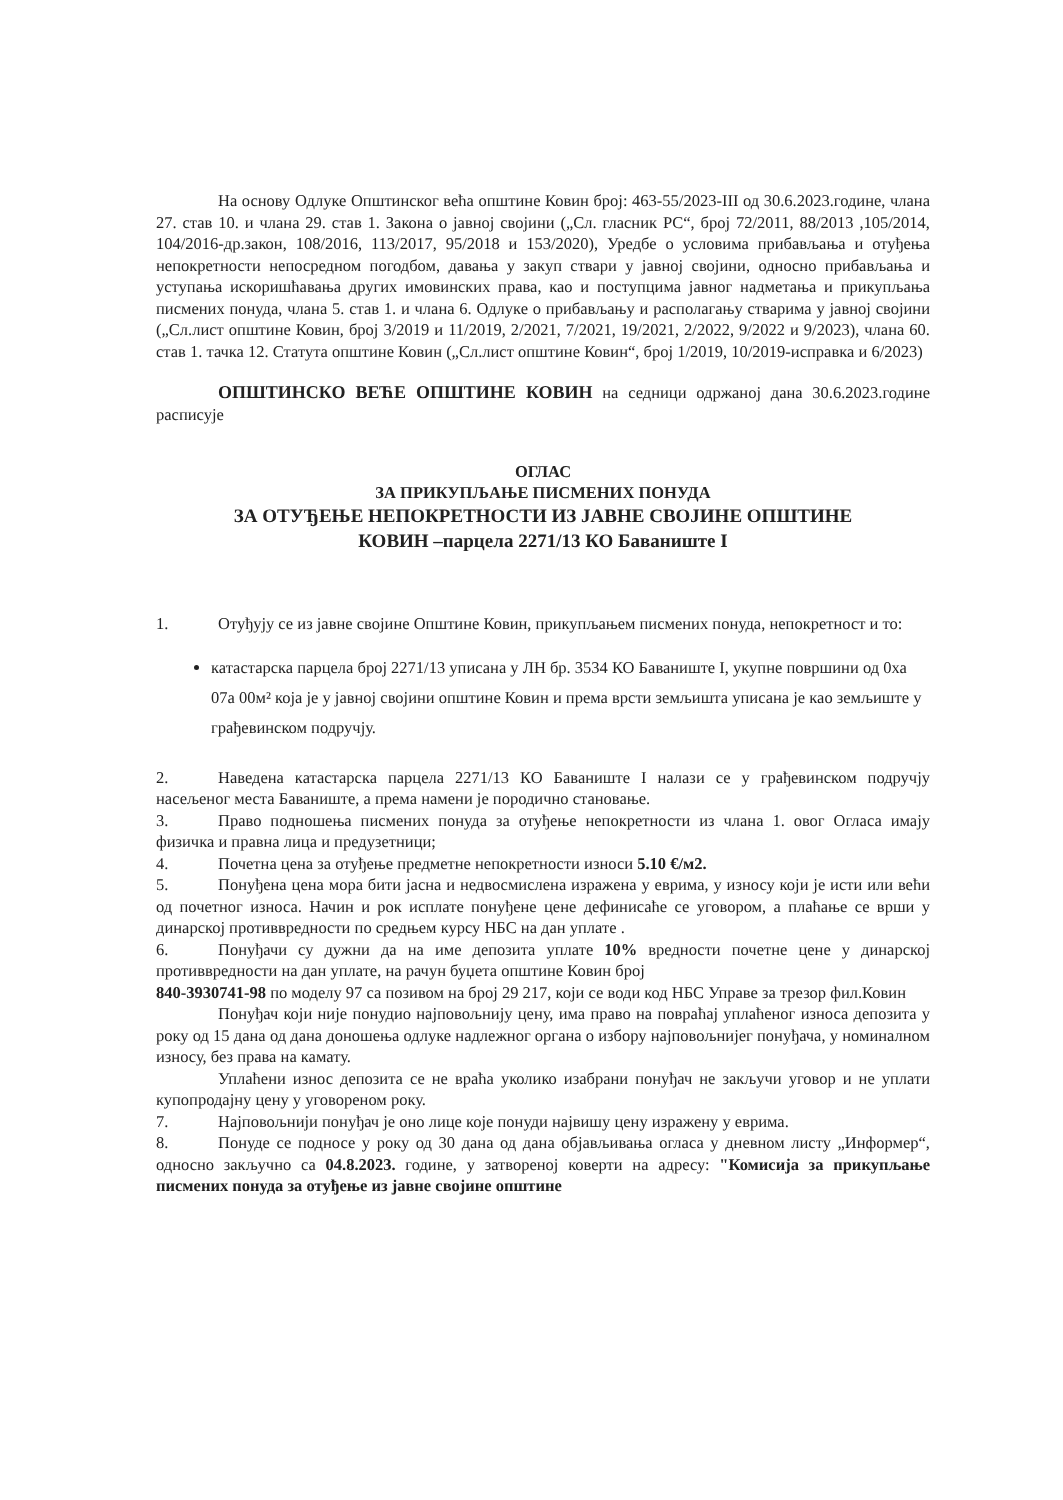На основу Одлуке Општинског већа општине Ковин број: 463-55/2023-III од 30.6.2023.године, члана 27. став 10. и члана 29. став 1. Закона о јавној својини („Сл. гласник РС“, број 72/2011, 88/2013 ,105/2014, 104/2016-др.закон, 108/2016, 113/2017, 95/2018 и 153/2020), Уредбе о условима прибављања и отуђења непокретности непосредном погодбом, давања у закуп ствари у јавној својини, односно прибављања и уступања искоришћавања других имовинских права, као и поступцима јавног надметања и прикупљања писмених понуда, члана 5. став 1. и члана 6. Одлуке о прибављању и располагању стварима у јавној својини („Сл.лист општине Ковин, број 3/2019 и 11/2019, 2/2021, 7/2021, 19/2021, 2/2022, 9/2022 и 9/2023), члана 60. став 1. тачка 12. Статута општине Ковин („Сл.лист општине Ковин“, број 1/2019, 10/2019-исправка и 6/2023)
ОПШТИНСКО ВЕЋЕ ОПШТИНЕ КОВИН на седници одржаној дана 30.6.2023.године расписује
ОГЛАС
ЗА ПРИКУПЉАЊЕ ПИСМЕНИХ ПОНУДА
ЗА ОТУЂЕЊЕ НЕПОКРЕТНОСТИ ИЗ ЈАВНЕ СВОЈИНЕ ОПШТИНЕ
КОВИН –парцела 2271/13 КО Баваниште I
1. Отуђују се из јавне својине Општине Ковин, прикупљањем писмених понуда, непокретност и то:
катастарска парцела број 2271/13 уписана у ЛН бр. 3534 КО Баваниште I, укупне површини од 0ха 07а 00м² која је у јавној својини општине Ковин и према врсти земљишта уписана је као земљиште у грађевинском подручју.
2. Наведена катастарска парцела 2271/13 КО Баваниште I налази се у грађевинском подручју насељеног места Баваниште, а према намени је породично становање.
3. Право подношења писмених понуда за отуђење непокретности из члана 1. овог Огласа имају физичка и правна лица и предузетници;
4. Почетна цена за отуђење предметне непокретности износи 5.10 €/м2.
5. Понуђена цена мора бити јасна и недвосмислена изражена у еврима, у износу који је исти или већи од почетног износа. Начин и рок исплате понуђене цене дефинисаће се уговором, а плаћање се врши у динарској противвредности по средњем курсу НБС на дан уплате .
6. Понуђачи су дужни да на име депозита уплате 10% вредности почетне цене у динарској противвредности на дан уплате, на рачун буџета општине Ковин број
840-3930741-98 по моделу 97 са позивом на број 29 217, који се води код НБС Управе за трезор фил.Ковин
Понуђач који није понудио најповољнију цену, има право на повраћај уплаћеног износа депозита у року од 15 дана од дана доношења одлуке надлежног органа о избору најповољнијег понуђача, у номиналном износу, без права на камату.
Уплаћени износ депозита се не враћа уколико изабрани понуђач не закључи уговор и не уплати купопродајну цену у уговореном року.
7. Најповољнији понуђач је оно лице које понуди највишу цену изражену у еврима.
8. Понуде се подносе у року од 30 дана од дана објављивања огласа у дневном листу „Информер“, односно закључно са 04.8.2023. годинe, у затвореној коверти на адресу: "Комисија за прикупљање писмених понуда за отуђење из јавне својине општине